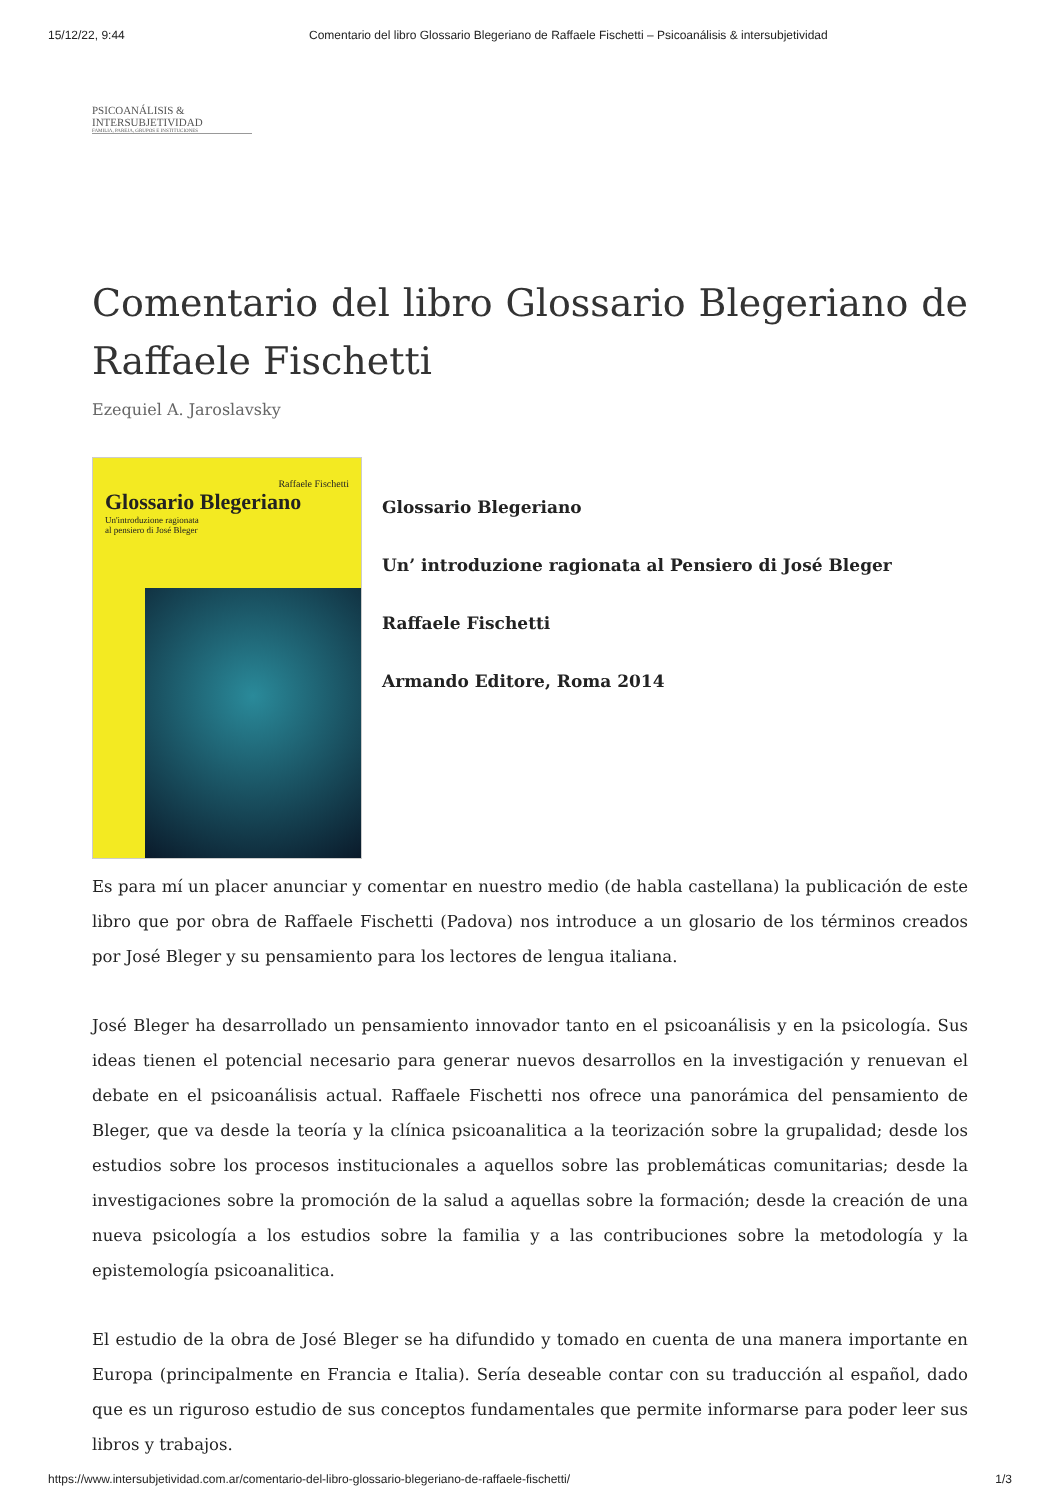15/12/22, 9:44 Comentario del libro Glossario Blegeriano de Raffaele Fischetti – Psicoanálisis & intersubjetividad
PSICOANÁLISIS &
INTERSUBJETIVIDAD
FAMILIA, PAREJA, GRUPOS E INSTITUCIONES
Comentario del libro Glossario Blegeriano de Raffaele Fischetti
Ezequiel A. Jaroslavsky
Raffaele Fischetti
Glossario Blegeriano
Un'introduzione ragionata
al pensiero di José Bleger
Glossario Blegeriano
Un’ introduzione ragionata al Pensiero di José Bleger
Raffaele Fischetti
Armando Editore, Roma 2014
Es para mí un placer anunciar y comentar en nuestro medio (de habla castellana) la publicación de este libro que por obra de Raffaele Fischetti (Padova) nos introduce a un glosario de los términos creados por José Bleger y su pensamiento para los lectores de lengua italiana.
José Bleger ha desarrollado un pensamiento innovador tanto en el psicoanálisis y en la psicología. Sus ideas tienen el potencial necesario para generar nuevos desarrollos en la investigación y renuevan el debate en el psicoanálisis actual. Raffaele Fischetti nos ofrece una panorámica del pensamiento de Bleger, que va desde la teoría y la clínica psicoanalitica a la teorización sobre la grupalidad; desde los estudios sobre los procesos institucionales a aquellos sobre las problemáticas comunitarias; desde la investigaciones sobre la promoción de la salud a aquellas sobre la formación; desde la creación de una nueva psicología a los estudios sobre la familia y a las contribuciones sobre la metodología y la epistemología psicoanalitica.
El estudio de la obra de José Bleger se ha difundido y tomado en cuenta de una manera importante en Europa (principalmente en Francia e Italia). Sería deseable contar con su traducción al español, dado que es un riguroso estudio de sus conceptos fundamentales que permite informarse para poder leer sus libros y trabajos.
https://www.intersubjetividad.com.ar/comentario-del-libro-glossario-blegeriano-de-raffaele-fischetti/ 1/3